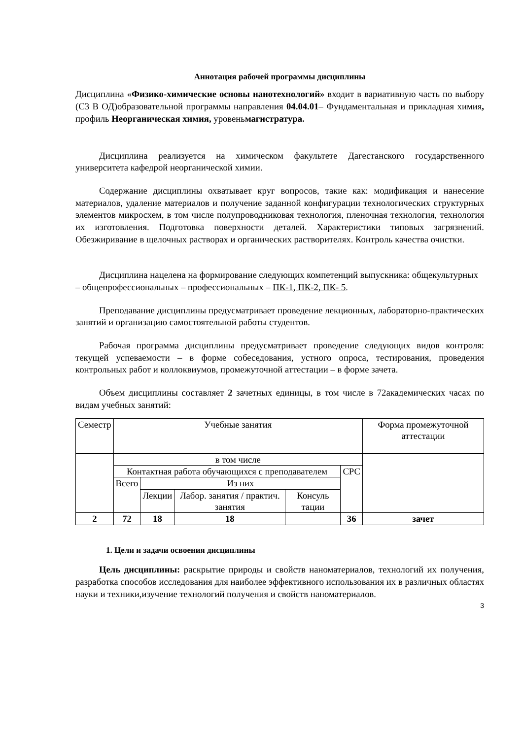Аннотация рабочей программы дисциплины
Дисциплина «Физико-химические основы нанотехнологий» входит в вариативную часть по выбору (С3 В ОД)образовательной программы направления 04.04.01– Фундаментальная и прикладная химия, профиль Неорганическая химия, уровеньмагистратура.
Дисциплина реализуется на химическом факультете Дагестанского государственного университета кафедрой неорганической химии.
Содержание дисциплины охватывает круг вопросов, такие как: модификация и нанесение материалов, удаление материалов и получение заданной конфигурации технологических структурных элементов микросхем, в том числе полупроводниковая технология, пленочная технология, технология их изготовления. Подготовка поверхности деталей. Характеристики типовых загрязнений. Обезжиривание в щелочных растворах и органических растворителях. Контроль качества очистки.
Дисциплина нацелена на формирование следующих компетенций выпускника: общекультурных – общепрофессиональных – профессиональных – ПК-1, ПК-2, ПК- 5.
Преподавание дисциплины предусматривает проведение лекционных, лабораторно-практических занятий и организацию самостоятельной работы студентов.
Рабочая программа дисциплины предусматривает проведение следующих видов контроля: текущей успеваемости – в форме собеседования, устного опроса, тестирования, проведения контрольных работ и коллоквиумов, промежуточной аттестации – в форме зачета.
Объем дисциплины составляет 2 зачетных единицы, в том числе в 72академических часах по видам учебных занятий:
| Семестр | Учебные занятия | | | | | Форма промежуточной аттестации |
| | в том числе | | | | | |
| | Контактная работа обучающихся с преподавателем | | | | СРС | |
| | Всего | Из них | | | | |
| | | Лекции | Лабор. занятия / практич. занятия | Консуль тации | | |
| 2 | 72 | 18 | 18 | | 36 | зачет |
1. Цели и задачи освоения дисциплины
Цель дисциплины: раскрытие природы и свойств наноматериалов, технологий их получения, разработка способов исследования для наиболее эффективного использования их в различных областях науки и техники,изучение технологий получения и свойств наноматериалов.
3